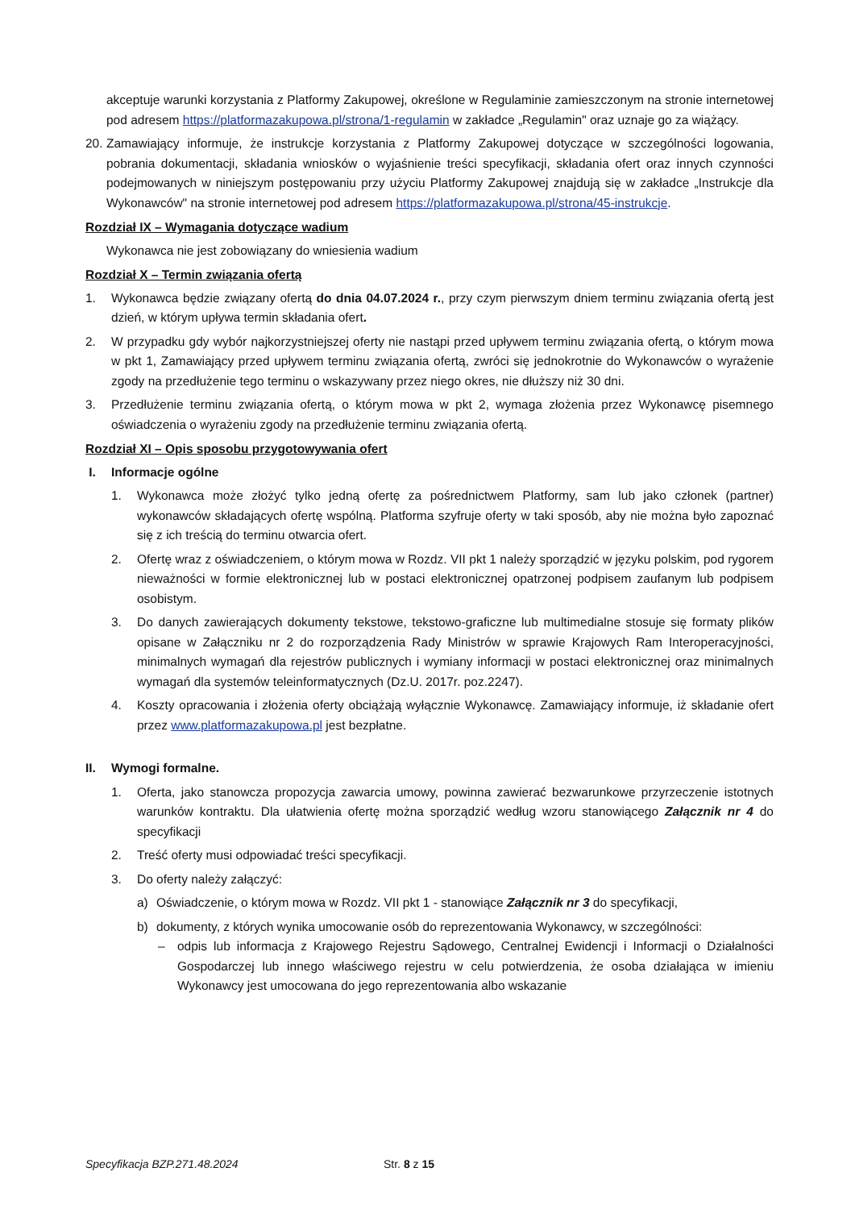akceptuje warunki korzystania z Platformy Zakupowej, określone w Regulaminie zamieszczonym na stronie internetowej pod adresem https://platformazakupowa.pl/strona/1-regulamin w zakładce „Regulamin" oraz uznaje go za wiążący.
20. Zamawiający informuje, że instrukcje korzystania z Platformy Zakupowej dotyczące w szczególności logowania, pobrania dokumentacji, składania wniosków o wyjaśnienie treści specyfikacji, składania ofert oraz innych czynności podejmowanych w niniejszym postępowaniu przy użyciu Platformy Zakupowej znajdują się w zakładce „Instrukcje dla Wykonawców" na stronie internetowej pod adresem https://platformazakupowa.pl/strona/45-instrukcje.
Rozdział IX – Wymagania dotyczące wadium
Wykonawca nie jest zobowiązany do wniesienia wadium
Rozdział X – Termin związania ofertą
1. Wykonawca będzie związany ofertą do dnia 04.07.2024 r., przy czym pierwszym dniem terminu związania ofertą jest dzień, w którym upływa termin składania ofert.
2. W przypadku gdy wybór najkorzystniejszej oferty nie nastąpi przed upływem terminu związania ofertą, o którym mowa w pkt 1, Zamawiający przed upływem terminu związania ofertą, zwróci się jednokrotnie do Wykonawców o wyrażenie zgody na przedłużenie tego terminu o wskazywany przez niego okres, nie dłuższy niż 30 dni.
3. Przedłużenie terminu związania ofertą, o którym mowa w pkt 2, wymaga złożenia przez Wykonawcę pisemnego oświadczenia o wyrażeniu zgody na przedłużenie terminu związania ofertą.
Rozdział XI – Opis sposobu przygotowywania ofert
I. Informacje ogólne
1. Wykonawca może złożyć tylko jedną ofertę za pośrednictwem Platformy, sam lub jako członek (partner) wykonawców składających ofertę wspólną. Platforma szyfruje oferty w taki sposób, aby nie można było zapoznać się z ich treścią do terminu otwarcia ofert.
2. Ofertę wraz z oświadczeniem, o którym mowa w Rozdz. VII pkt 1 należy sporządzić w języku polskim, pod rygorem nieważności w formie elektronicznej lub w postaci elektronicznej opatrzonej podpisem zaufanym lub podpisem osobistym.
3. Do danych zawierających dokumenty tekstowe, tekstowo-graficzne lub multimedialne stosuje się formaty plików opisane w Załączniku nr 2 do rozporządzenia Rady Ministrów w sprawie Krajowych Ram Interoperacyjności, minimalnych wymagań dla rejestrów publicznych i wymiany informacji w postaci elektronicznej oraz minimalnych wymagań dla systemów teleinformatycznych (Dz.U. 2017r. poz.2247).
4. Koszty opracowania i złożenia oferty obciążają wyłącznie Wykonawcę. Zamawiający informuje, iż składanie ofert przez www.platformazakupowa.pl jest bezpłatne.
II. Wymogi formalne.
1. Oferta, jako stanowcza propozycja zawarcia umowy, powinna zawierać bezwarunkowe przyrzeczenie istotnych warunków kontraktu. Dla ułatwienia ofertę można sporządzić według wzoru stanowiącego Załącznik nr 4 do specyfikacji
2. Treść oferty musi odpowiadać treści specyfikacji.
3. Do oferty należy załączyć:
a) Oświadczenie, o którym mowa w Rozdz. VII pkt 1 - stanowiące Załącznik nr 3 do specyfikacji,
b) dokumenty, z których wynika umocowanie osób do reprezentowania Wykonawcy, w szczególności:
– odpis lub informacja z Krajowego Rejestru Sądowego, Centralnej Ewidencji i Informacji o Działalności Gospodarczej lub innego właściwego rejestru w celu potwierdzenia, że osoba działająca w imieniu Wykonawcy jest umocowana do jego reprezentowania albo wskazanie
Specyfikacja BZP.271.48.2024 Str. 8 z 15